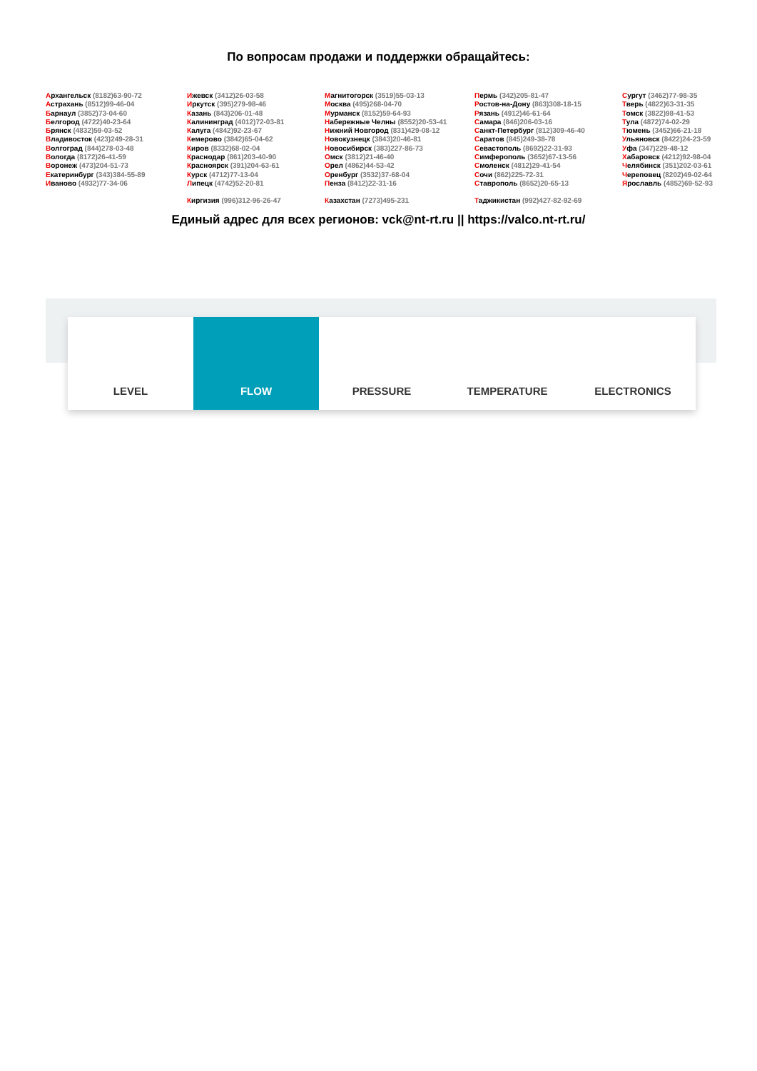По вопросам продажи и поддержки обращайтесь:
Архангельск (8182)63-90-72
Астрахань (8512)99-46-04
Барнаул (3852)73-04-60
Белгород (4722)40-23-64
Брянск (4832)59-03-52
Владивосток (423)249-28-31
Волгоград (844)278-03-48
Вологда (8172)26-41-59
Воронеж (473)204-51-73
Екатеринбург (343)384-55-89
Иваново (4932)77-34-06
Ижевск (3412)26-03-58
Иркутск (395)279-98-46
Казань (843)206-01-48
Калининград (4012)72-03-81
Калуга (4842)92-23-67
Кемерово (3842)65-04-62
Киров (8332)68-02-04
Краснодар (861)203-40-90
Красноярск (391)204-63-61
Курск (4712)77-13-04
Липецк (4742)52-20-81
Магнитогорск (3519)55-03-13
Москва (495)268-04-70
Мурманск (8152)59-64-93
Набережные Челны (8552)20-53-41
Нижний Новгород (831)429-08-12
Новокузнецк (3843)20-46-81
Новосибирск (383)227-86-73
Омск (3812)21-46-40
Орел (4862)44-53-42
Оренбург (3532)37-68-04
Пенза (8412)22-31-16
Пермь (342)205-81-47
Ростов-на-Дону (863)308-18-15
Рязань (4912)46-61-64
Самара (846)206-03-16
Санкт-Петербург (812)309-46-40
Саратов (845)249-38-78
Севастополь (8692)22-31-93
Симферополь (3652)67-13-56
Смоленск (4812)29-41-54
Сочи (862)225-72-31
Ставрополь (8652)20-65-13
Сургут (3462)77-98-35
Тверь (4822)63-31-35
Томск (3822)98-41-53
Тула (4872)74-02-29
Тюмень (3452)66-21-18
Ульяновск (8422)24-23-59
Уфа (347)229-48-12
Хабаровск (4212)92-98-04
Челябинск (351)202-03-61
Череповец (8202)49-02-64
Ярославль (4852)69-52-93
Киргизия (996)312-96-26-47 Казахстан (7273)495-231 Таджикистан (992)427-82-92-69
Единый адрес для всех регионов: vck@nt-rt.ru || https://valco.nt-rt.ru/
LEVEL FLOW PRESSURE TEMPERATURE ELECTRONICS